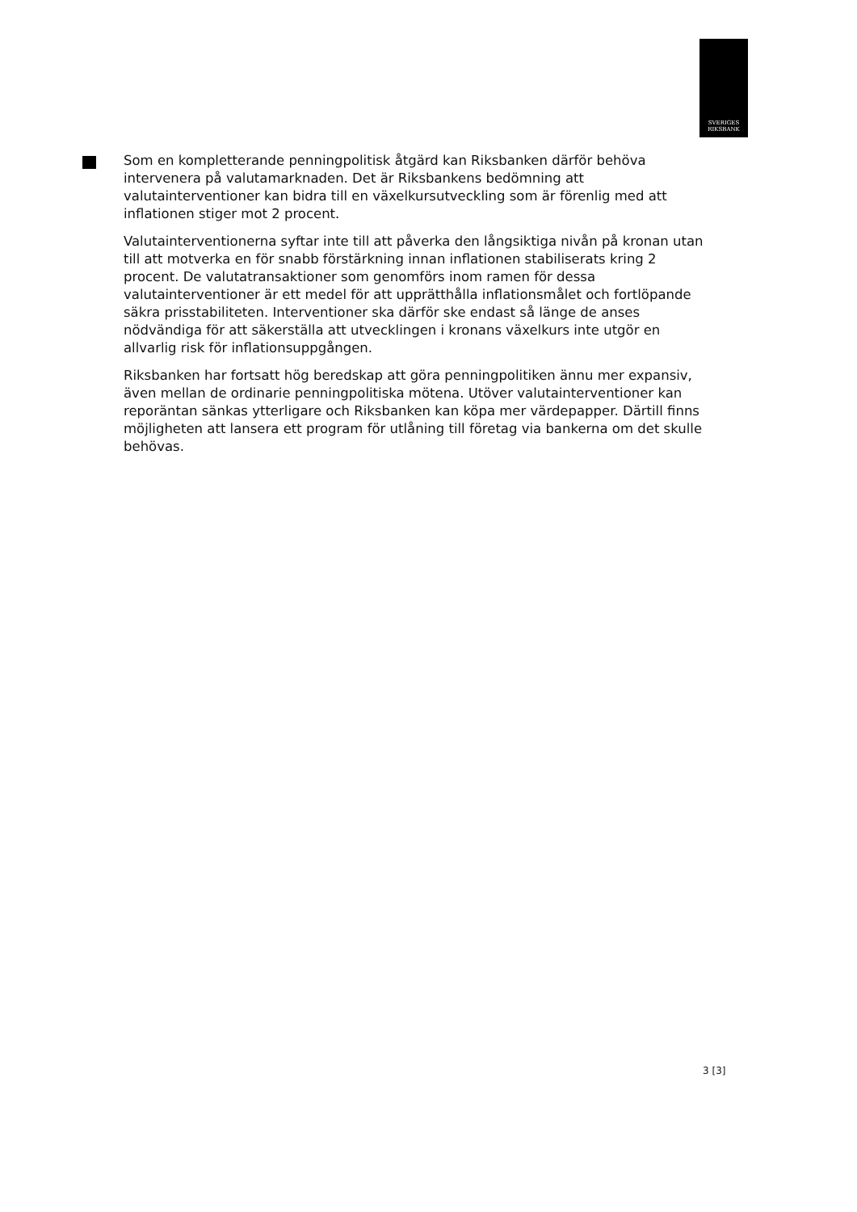SVERIGES
RIKSBANK
Som en kompletterande penningpolitisk åtgärd kan Riksbanken därför behöva intervenera på valutamarknaden. Det är Riksbankens bedömning att valutainterventioner kan bidra till en växelkursutveckling som är förenlig med att inflationen stiger mot 2 procent.
Valutainterventionerna syftar inte till att påverka den långsiktiga nivån på kronan utan till att motverka en för snabb förstärkning innan inflationen stabiliserats kring 2 procent. De valutatransaktioner som genomförs inom ramen för dessa valutainterventioner är ett medel för att upprätthålla inflationsmålet och fortlöpande säkra prisstabiliteten. Interventioner ska därför ske endast så länge de anses nödvändiga för att säkerställa att utvecklingen i kronans växelkurs inte utgör en allvarlig risk för inflationsuppgången.
Riksbanken har fortsatt hög beredskap att göra penningpolitiken ännu mer expansiv, även mellan de ordinarie penningpolitiska mötena. Utöver valutainterventioner kan reporäntan sänkas ytterligare och Riksbanken kan köpa mer värdepapper. Därtill finns möjligheten att lansera ett program för utlåning till företag via bankerna om det skulle behövas.
3 [3]